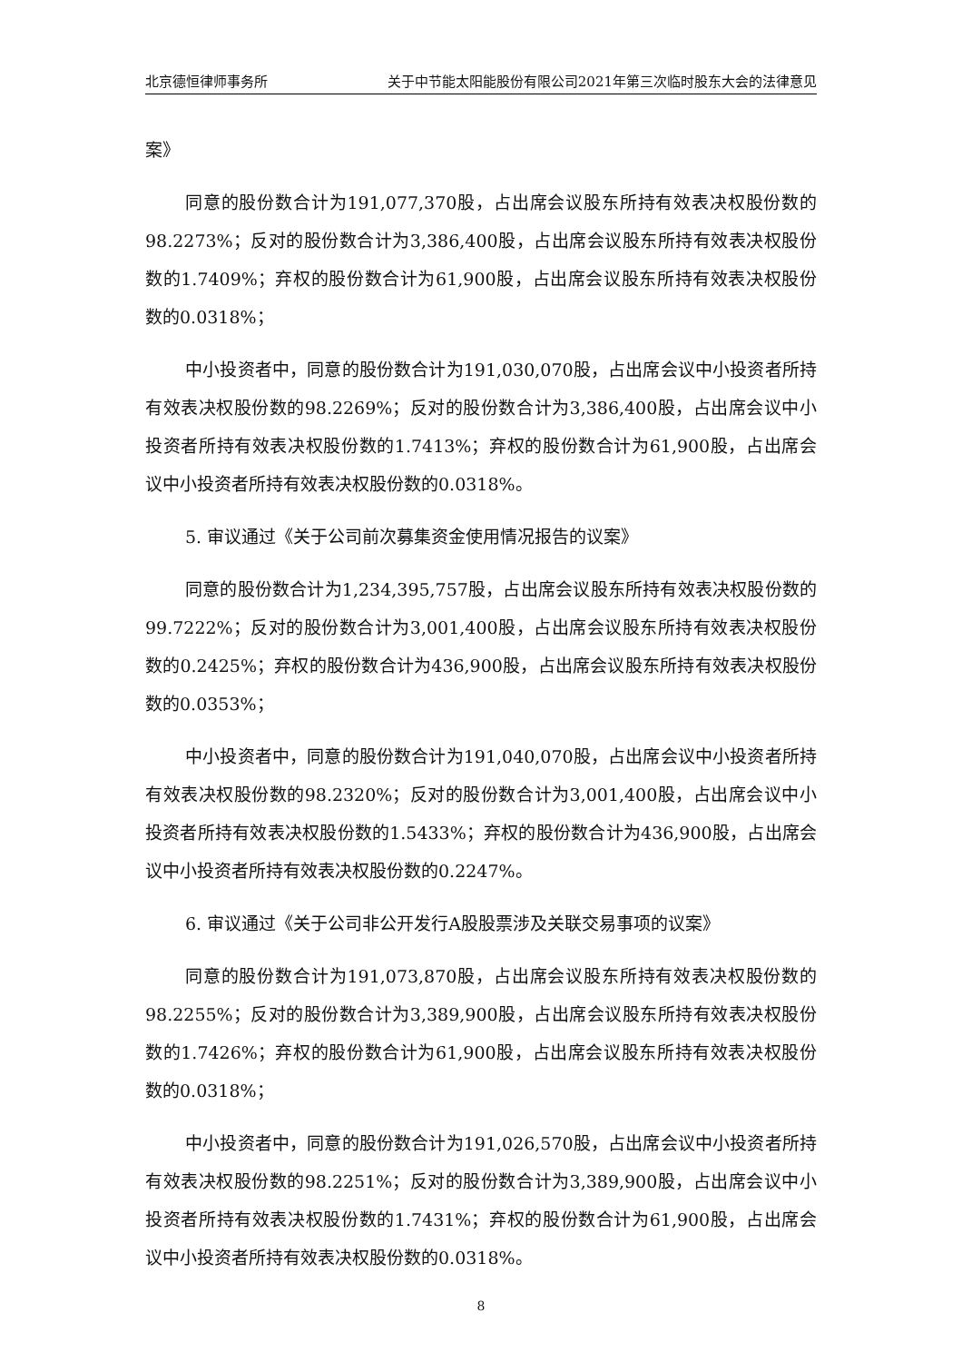北京德恒律师事务所 关于中节能太阳能股份有限公司2021年第三次临时股东大会的法律意见
案》
同意的股份数合计为191,077,370股，占出席会议股东所持有效表决权股份数的98.2273%；反对的股份数合计为3,386,400股，占出席会议股东所持有效表决权股份数的1.7409%；弃权的股份数合计为61,900股，占出席会议股东所持有效表决权股份数的0.0318%；
中小投资者中，同意的股份数合计为191,030,070股，占出席会议中小投资者所持有效表决权股份数的98.2269%；反对的股份数合计为3,386,400股，占出席会议中小投资者所持有效表决权股份数的1.7413%；弃权的股份数合计为61,900股，占出席会议中小投资者所持有效表决权股份数的0.0318%。
5. 审议通过《关于公司前次募集资金使用情况报告的议案》
同意的股份数合计为1,234,395,757股，占出席会议股东所持有效表决权股份数的99.7222%；反对的股份数合计为3,001,400股，占出席会议股东所持有效表决权股份数的0.2425%；弃权的股份数合计为436,900股，占出席会议股东所持有效表决权股份数的0.0353%；
中小投资者中，同意的股份数合计为191,040,070股，占出席会议中小投资者所持有效表决权股份数的98.2320%；反对的股份数合计为3,001,400股，占出席会议中小投资者所持有效表决权股份数的1.5433%；弃权的股份数合计为436,900股，占出席会议中小投资者所持有效表决权股份数的0.2247%。
6. 审议通过《关于公司非公开发行A股股票涉及关联交易事项的议案》
同意的股份数合计为191,073,870股，占出席会议股东所持有效表决权股份数的98.2255%；反对的股份数合计为3,389,900股，占出席会议股东所持有效表决权股份数的1.7426%；弃权的股份数合计为61,900股，占出席会议股东所持有效表决权股份数的0.0318%；
中小投资者中，同意的股份数合计为191,026,570股，占出席会议中小投资者所持有效表决权股份数的98.2251%；反对的股份数合计为3,389,900股，占出席会议中小投资者所持有效表决权股份数的1.7431%；弃权的股份数合计为61,900股，占出席会议中小投资者所持有效表决权股份数的0.0318%。
8